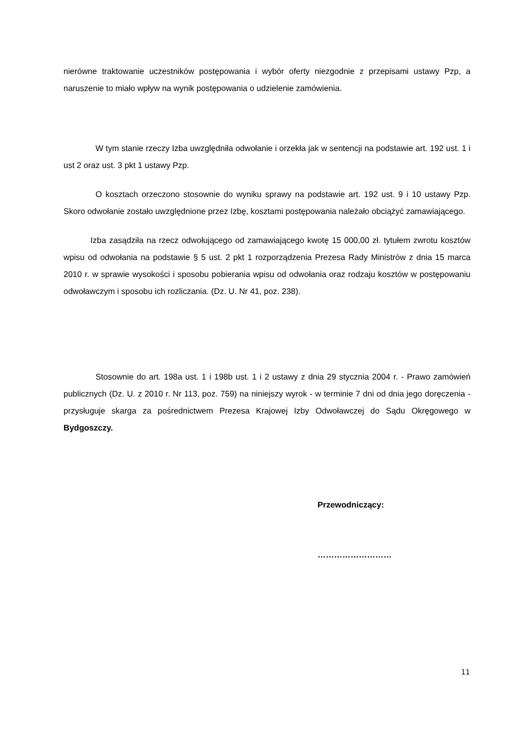nierówne traktowanie uczestników postępowania i wybór oferty niezgodnie z przepisami ustawy Pzp, a naruszenie to miało wpływ na wynik postępowania o udzielenie zamówienia.
W tym stanie rzeczy Izba uwzględniła odwołanie i orzekła jak w sentencji na podstawie art. 192 ust. 1 i ust 2 oraz ust. 3 pkt 1 ustawy Pzp.
O kosztach orzeczono stosownie do wyniku sprawy na podstawie art. 192 ust. 9 i 10 ustawy Pzp. Skoro odwołanie zostało uwzględnione przez Izbę, kosztami postępowania należało obciążyć zamawiającego.
Izba zasądziła na rzecz odwołującego od zamawiającego kwotę 15 000,00 zł. tytułem zwrotu kosztów wpisu od odwołania na podstawie § 5 ust. 2 pkt 1 rozporządzenia Prezesa Rady Ministrów z dnia 15 marca 2010 r. w sprawie wysokości i sposobu pobierania wpisu od odwołania oraz rodzaju kosztów w postępowaniu odwoławczym i sposobu ich rozliczania. (Dz. U. Nr 41, poz. 238).
Stosownie do art. 198a ust. 1 i 198b ust. 1 i 2 ustawy z dnia 29 stycznia 2004 r. - Prawo zamówień publicznych (Dz. U. z 2010 r. Nr 113, poz. 759) na niniejszy wyrok - w terminie 7 dni od dnia jego doręczenia - przysługuje skarga za pośrednictwem Prezesa Krajowej Izby Odwoławczej do Sądu Okręgowego w Bydgoszczy.
Przewodniczący:
………………………
11